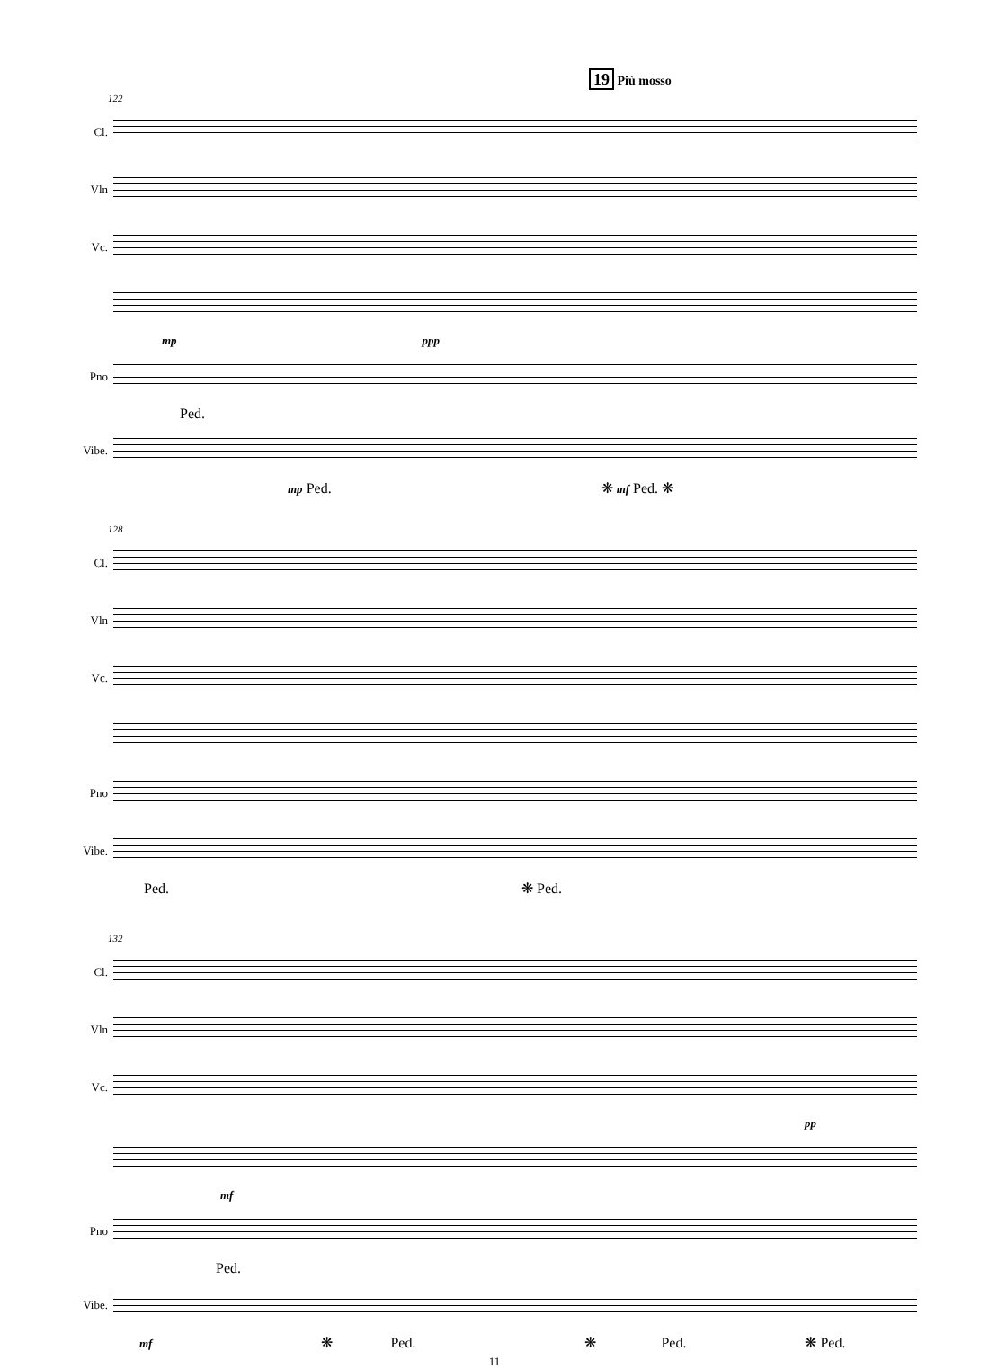19 Più mosso
122
Cl.
Vln
Vc.
mp ppp
Pno
Ped.
Vibe.
mp Ped. ❋ mf Ped. ❋
128
Cl.
Vln
Vc.
Pno
Vibe.
Ped. ❋ Ped.
132
Cl.
Vln
Vc.
pp
mf
Pno
Ped.
Vibe.
mf ❋ Ped. ❋ Ped. ❋ Ped.
11